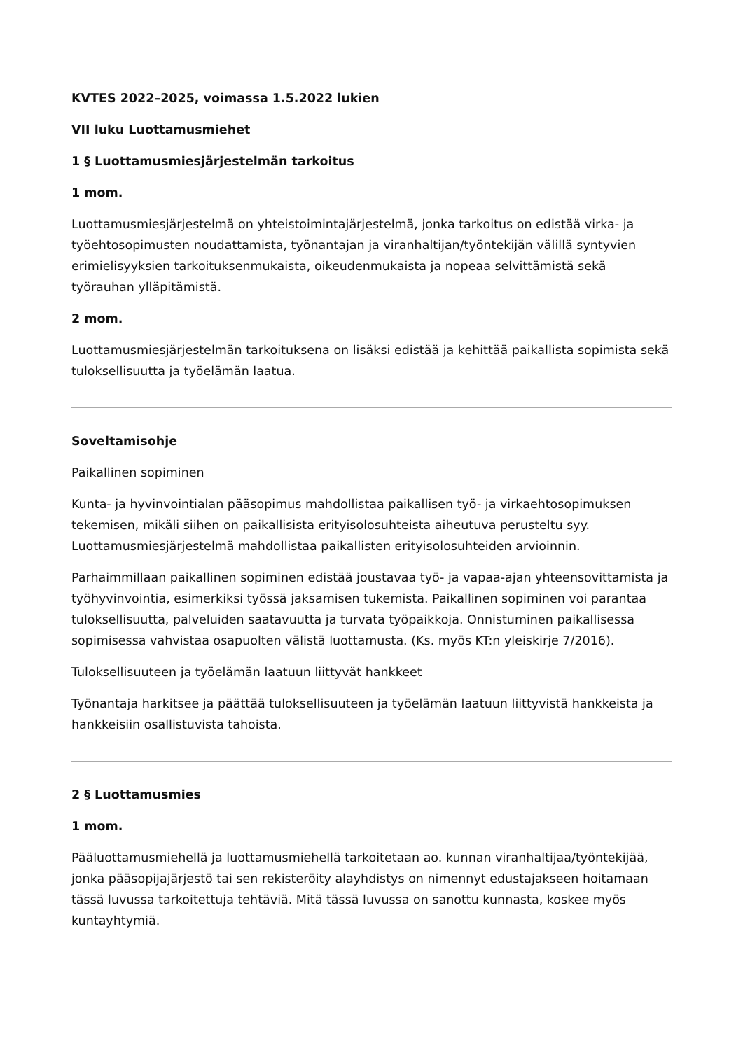KVTES 2022–2025, voimassa 1.5.2022 lukien
VII luku Luottamusmiehet
1 § Luottamusmiesjärjestelmän tarkoitus
1 mom.
Luottamusmiesjärjestelmä on yhteistoimintajärjestelmä, jonka tarkoitus on edistää virka- ja työehtosopimusten noudattamista, työnantajan ja viranhaltijan/työntekijän välillä syntyvien erimielisyyksien tarkoituksenmukaista, oikeudenmukaista ja nopeaa selvittämistä sekä työrauhan ylläpitämistä.
2 mom.
Luottamusmiesjärjestelmän tarkoituksena on lisäksi edistää ja kehittää paikallista sopimista sekä tuloksellisuutta ja työelämän laatua.
Soveltamisohje
Paikallinen sopiminen
Kunta- ja hyvinvointialan pääsopimus mahdollistaa paikallisen työ- ja virkaehtosopimuksen tekemisen, mikäli siihen on paikallisista erityisolosuhteista aiheutuva perusteltu syy. Luottamusmiesjärjestelmä mahdollistaa paikallisten erityisolosuhteiden arvioinnin.
Parhaimmillaan paikallinen sopiminen edistää joustavaa työ- ja vapaa-ajan yhteensovittamista ja työhyvinvointia, esimerkiksi työssä jaksamisen tukemista. Paikallinen sopiminen voi parantaa tuloksellisuutta, palveluiden saatavuutta ja turvata työpaikkoja. Onnistuminen paikallisessa sopimisessa vahvistaa osapuolten välistä luottamusta. (Ks. myös KT:n yleiskirje 7/2016).
Tuloksellisuuteen ja työelämän laatuun liittyvät hankkeet
Työnantaja harkitsee ja päättää tuloksellisuuteen ja työelämän laatuun liittyvistä hankkeista ja hankkeisiin osallistuvista tahoista.
2 § Luottamusmies
1 mom.
Pääluottamusmiehellä ja luottamusmiehellä tarkoitetaan ao. kunnan viranhaltijaa/työntekijää, jonka pääsopijajärjestö tai sen rekisteröity alayhdistys on nimennyt edustajakseen hoitamaan tässä luvussa tarkoitettuja tehtäviä. Mitä tässä luvussa on sanottu kunnasta, koskee myös kuntayhtymiä.